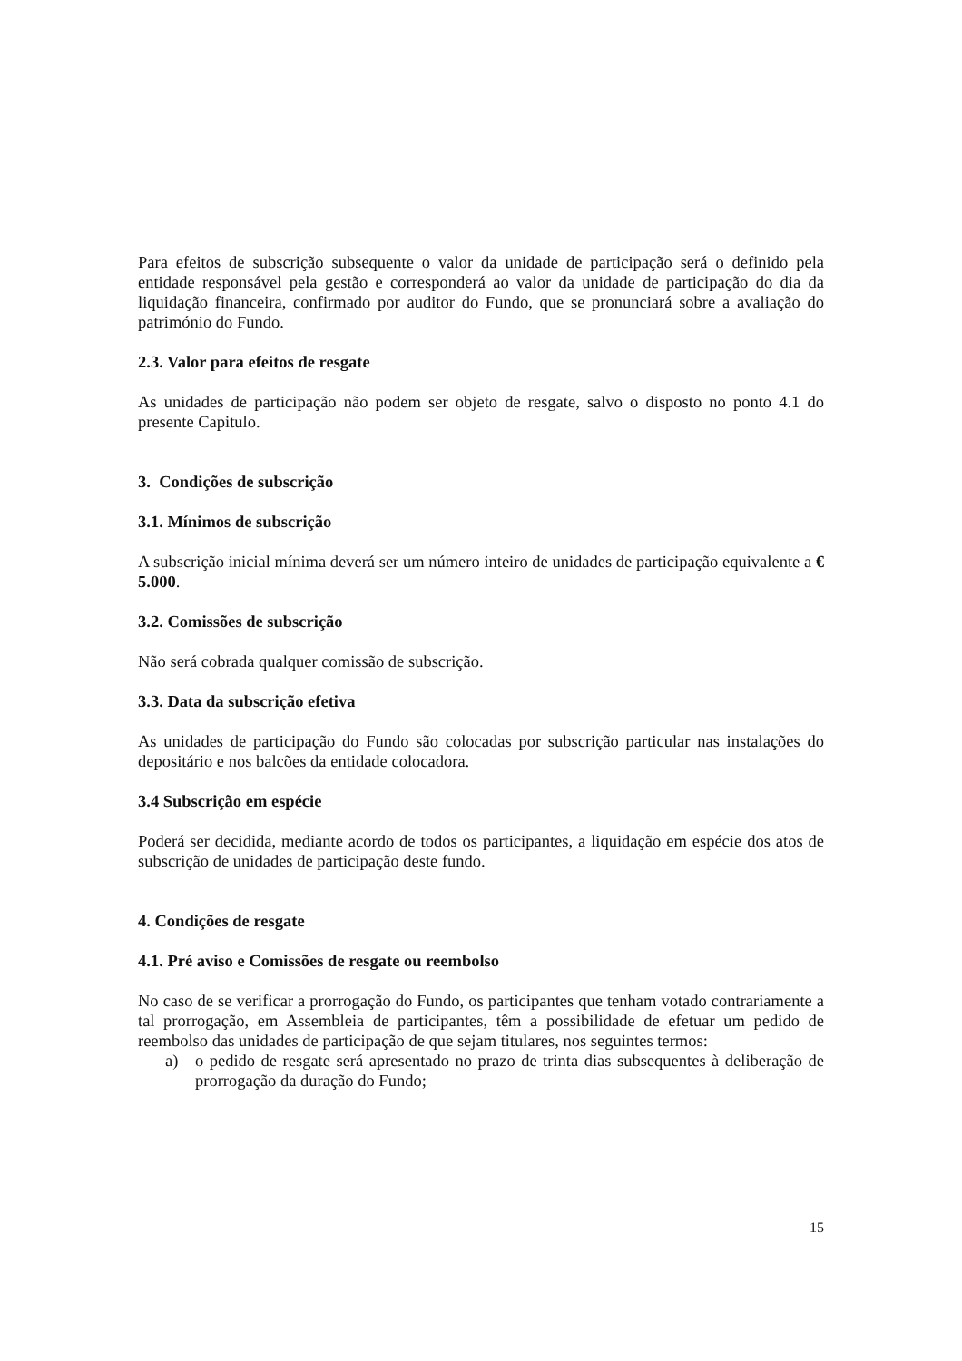Para efeitos de subscrição subsequente o valor da unidade de participação será o definido pela entidade responsável pela gestão e corresponderá ao valor da unidade de participação do dia da liquidação financeira, confirmado por auditor do Fundo, que se pronunciará sobre a avaliação do património do Fundo.
2.3. Valor para efeitos de resgate
As unidades de participação não podem ser objeto de resgate, salvo o disposto no ponto 4.1 do presente Capitulo.
3. Condições de subscrição
3.1. Mínimos de subscrição
A subscrição inicial mínima deverá ser um número inteiro de unidades de participação equivalente a € 5.000.
3.2. Comissões de subscrição
Não será cobrada qualquer comissão de subscrição.
3.3. Data da subscrição efetiva
As unidades de participação do Fundo são colocadas por subscrição particular nas instalações do depositário e nos balcões da entidade colocadora.
3.4 Subscrição em espécie
Poderá ser decidida, mediante acordo de todos os participantes, a liquidação em espécie dos atos de subscrição de unidades de participação deste fundo.
4. Condições de resgate
4.1. Pré aviso e Comissões de resgate ou reembolso
No caso de se verificar a prorrogação do Fundo, os participantes que tenham votado contrariamente a tal prorrogação, em Assembleia de participantes, têm a possibilidade de efetuar um pedido de reembolso das unidades de participação de que sejam titulares, nos seguintes termos:
a) o pedido de resgate será apresentado no prazo de trinta dias subsequentes à deliberação de prorrogação da duração do Fundo;
15